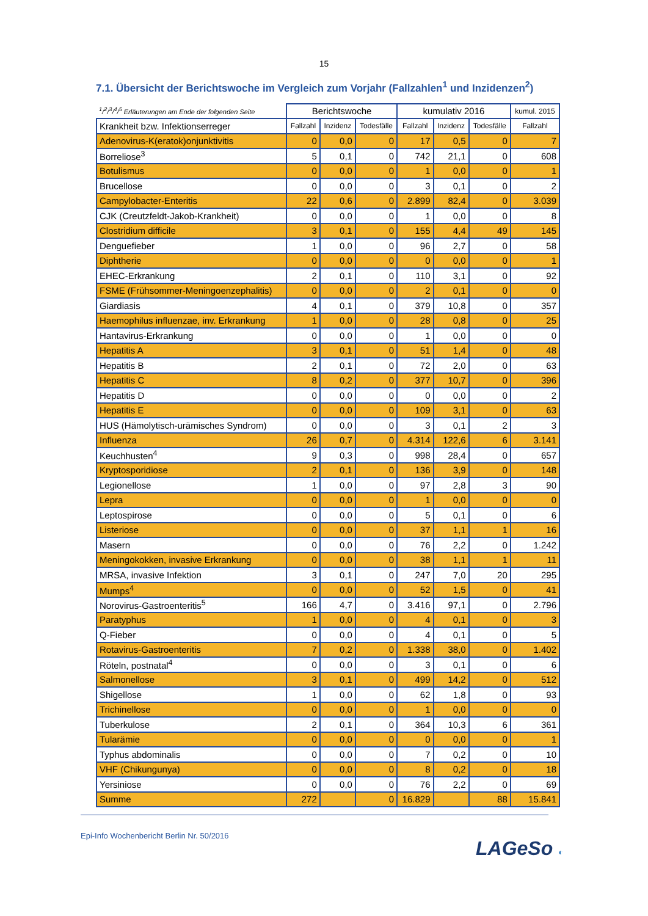15
7.1. Übersicht der Berichtswoche im Vergleich zum Vorjahr (Fallzahlen<sup>1</sup> und Inzidenzen<sup>2</sup>)
| <sup>1</sup>/<sup>2</sup>/<sup>3</sup>/<sup>4</sup>/<sup>5</sup> Erläuterungen am Ende der folgenden Seite | Berichtswoche | | | kumulativ 2016 | | | kumul. 2015 |
| Krankheit bzw. Infektionserreger | Fallzahl | Inzidenz | Todesfälle | Fallzahl | Inzidenz | Todesfälle | Fallzahl |
| Adenovirus-K(eratok)onjunktivitis | 0 | 0,0 | 0 | 17 | 0,5 | 0 | 7 |
| Borreliose<sup>3</sup> | 5 | 0,1 | 0 | 742 | 21,1 | 0 | 608 |
| Botulismus | 0 | 0,0 | 0 | 1 | 0,0 | 0 | 1 |
| Brucellose | 0 | 0,0 | 0 | 3 | 0,1 | 0 | 2 |
| Campylobacter-Enteritis | 22 | 0,6 | 0 | 2.899 | 82,4 | 0 | 3.039 |
| CJK (Creutzfeldt-Jakob-Krankheit) | 0 | 0,0 | 0 | 1 | 0,0 | 0 | 8 |
| Clostridium difficile | 3 | 0,1 | 0 | 155 | 4,4 | 49 | 145 |
| Denguefieber | 1 | 0,0 | 0 | 96 | 2,7 | 0 | 58 |
| Diphtherie | 0 | 0,0 | 0 | 0 | 0,0 | 0 | 1 |
| EHEC-Erkrankung | 2 | 0,1 | 0 | 110 | 3,1 | 0 | 92 |
| FSME (Frühsommer-Meningoenzephalitis) | 0 | 0,0 | 0 | 2 | 0,1 | 0 | 0 |
| Giardiasis | 4 | 0,1 | 0 | 379 | 10,8 | 0 | 357 |
| Haemophilus influenzae, inv. Erkrankung | 1 | 0,0 | 0 | 28 | 0,8 | 0 | 25 |
| Hantavirus-Erkrankung | 0 | 0,0 | 0 | 1 | 0,0 | 0 | 0 |
| Hepatitis A | 3 | 0,1 | 0 | 51 | 1,4 | 0 | 48 |
| Hepatitis B | 2 | 0,1 | 0 | 72 | 2,0 | 0 | 63 |
| Hepatitis C | 8 | 0,2 | 0 | 377 | 10,7 | 0 | 396 |
| Hepatitis D | 0 | 0,0 | 0 | 0 | 0,0 | 0 | 2 |
| Hepatitis E | 0 | 0,0 | 0 | 109 | 3,1 | 0 | 63 |
| HUS (Hämolytisch-urämisches Syndrom) | 0 | 0,0 | 0 | 3 | 0,1 | 2 | 3 |
| Influenza | 26 | 0,7 | 0 | 4.314 | 122,6 | 6 | 3.141 |
| Keuchhusten<sup>4</sup> | 9 | 0,3 | 0 | 998 | 28,4 | 0 | 657 |
| Kryptosporidiose | 2 | 0,1 | 0 | 136 | 3,9 | 0 | 148 |
| Legionellose | 1 | 0,0 | 0 | 97 | 2,8 | 3 | 90 |
| Lepra | 0 | 0,0 | 0 | 1 | 0,0 | 0 | 0 |
| Leptospirose | 0 | 0,0 | 0 | 5 | 0,1 | 0 | 6 |
| Listeriose | 0 | 0,0 | 0 | 37 | 1,1 | 1 | 16 |
| Masern | 0 | 0,0 | 0 | 76 | 2,2 | 0 | 1.242 |
| Meningokokken, invasive Erkrankung | 0 | 0,0 | 0 | 38 | 1,1 | 1 | 11 |
| MRSA, invasive Infektion | 3 | 0,1 | 0 | 247 | 7,0 | 20 | 295 |
| Mumps<sup>4</sup> | 0 | 0,0 | 0 | 52 | 1,5 | 0 | 41 |
| Norovirus-Gastroenteritis<sup>5</sup> | 166 | 4,7 | 0 | 3.416 | 97,1 | 0 | 2.796 |
| Paratyphus | 1 | 0,0 | 0 | 4 | 0,1 | 0 | 3 |
| Q-Fieber | 0 | 0,0 | 0 | 4 | 0,1 | 0 | 5 |
| Rotavirus-Gastroenteritis | 7 | 0,2 | 0 | 1.338 | 38,0 | 0 | 1.402 |
| Röteln, postnatal<sup>4</sup> | 0 | 0,0 | 0 | 3 | 0,1 | 0 | 6 |
| Salmonellose | 3 | 0,1 | 0 | 499 | 14,2 | 0 | 512 |
| Shigellose | 1 | 0,0 | 0 | 62 | 1,8 | 0 | 93 |
| Trichinellose | 0 | 0,0 | 0 | 1 | 0,0 | 0 | 0 |
| Tuberkulose | 2 | 0,1 | 0 | 364 | 10,3 | 6 | 361 |
| Tularämie | 0 | 0,0 | 0 | 0 | 0,0 | 0 | 1 |
| Typhus abdominalis | 0 | 0,0 | 0 | 7 | 0,2 | 0 | 10 |
| VHF (Chikungunya) | 0 | 0,0 | 0 | 8 | 0,2 | 0 | 18 |
| Yersiniose | 0 | 0,0 | 0 | 76 | 2,2 | 0 | 69 |
| Summe | 272 | | 0 | 16.829 | | 88 | 15.841 |
Epi-Info Wochenbericht Berlin Nr. 50/2016
LAGeSo ◐